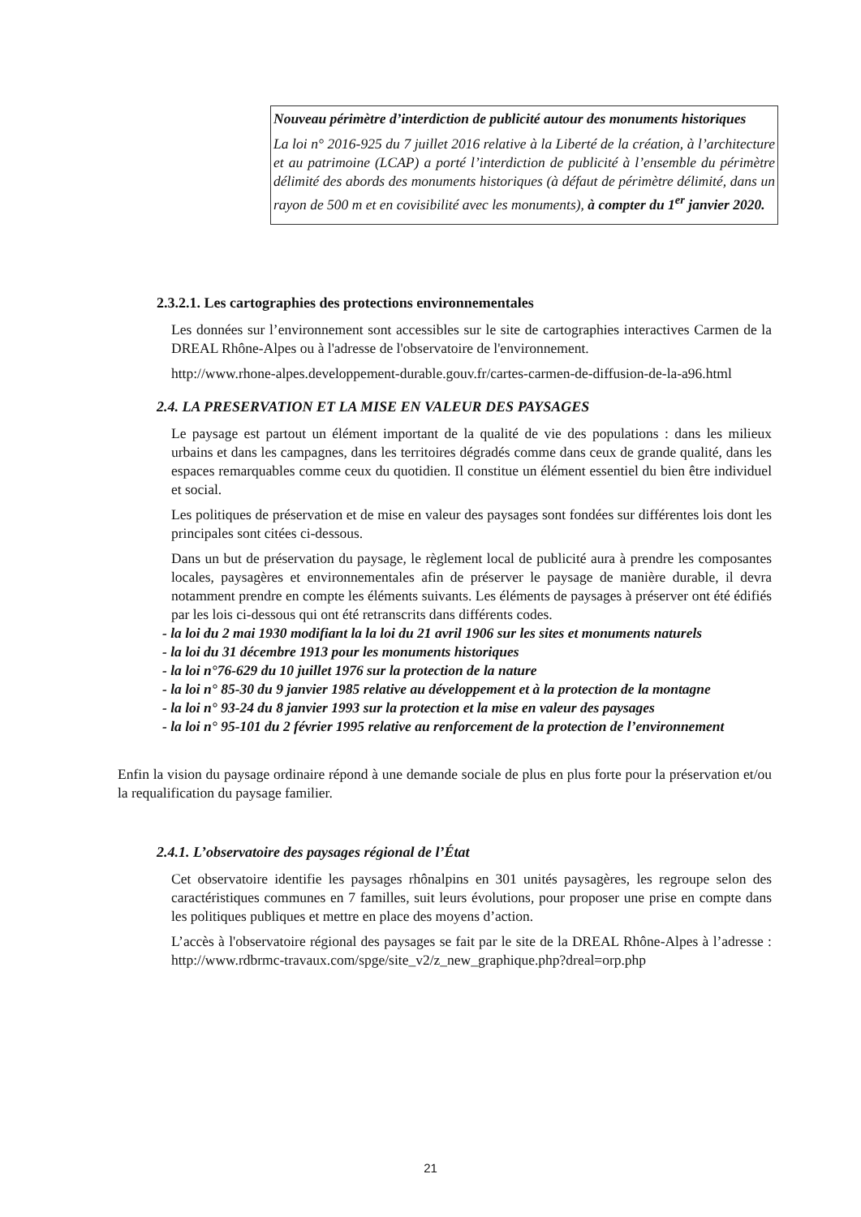Nouveau périmètre d’interdiction de publicité autour des monuments historiques
La loi n° 2016-925 du 7 juillet 2016 relative à la Liberté de la création, à l’architecture et au patrimoine (LCAP) a porté l’interdiction de publicité à l’ensemble du périmètre délimité des abords des monuments historiques (à défaut de périmètre délimité, dans un rayon de 500 m et en covisibilité avec les monuments), à compter du 1<sup>er</sup> janvier 2020.
2.3.2.1. Les cartographies des protections environnementales
Les données sur l’environnement sont accessibles sur le site de cartographies interactives Carmen de la DREAL Rhône-Alpes ou à l'adresse de l'observatoire de l'environnement.
http://www.rhone-alpes.developpement-durable.gouv.fr/cartes-carmen-de-diffusion-de-la-a96.html
2.4. LA PRESERVATION ET LA MISE EN VALEUR DES PAYSAGES
Le paysage est partout un élément important de la qualité de vie des populations : dans les milieux urbains et dans les campagnes, dans les territoires dégradés comme dans ceux de grande qualité, dans les espaces remarquables comme ceux du quotidien. Il constitue un élément essentiel du bien être individuel et social.
Les politiques de préservation et de mise en valeur des paysages sont fondées sur différentes lois dont les principales sont citées ci-dessous.
Dans un but de préservation du paysage, le règlement local de publicité aura à prendre les composantes locales, paysagères et environnementales afin de préserver le paysage de manière durable, il devra notamment prendre en compte les éléments suivants. Les éléments de paysages à préserver ont été édifiés par les lois ci-dessous qui ont été retranscrits dans différents codes.
- la loi du 2 mai 1930 modifiant la la loi du 21 avril 1906 sur les sites et monuments naturels
- la loi du 31 décembre 1913 pour les monuments historiques
- la loi n°76-629 du 10 juillet 1976 sur la protection de la nature
- la loi n° 85-30 du 9 janvier 1985 relative au développement et à la protection de la montagne
- la loi n° 93-24 du 8 janvier 1993 sur la protection et la mise en valeur des paysages
- la loi n° 95-101 du 2 février 1995 relative au renforcement de la protection de l’environnement
Enfin la vision du paysage ordinaire répond à une demande sociale de plus en plus forte pour la préservation et/ou la requalification du paysage familier.
2.4.1. L’observatoire des paysages régional de l’État
Cet observatoire identifie les paysages rhônalpins en 301 unités paysagères, les regroupe selon des caractéristiques communes en 7 familles, suit leurs évolutions, pour proposer une prise en compte dans les politiques publiques et mettre en place des moyens d’action.
L’accès à l'observatoire régional des paysages se fait par le site de la DREAL Rhône-Alpes à l’adresse : http://www.rdbrmc-travaux.com/spge/site_v2/z_new_graphique.php?dreal=orp.php
21